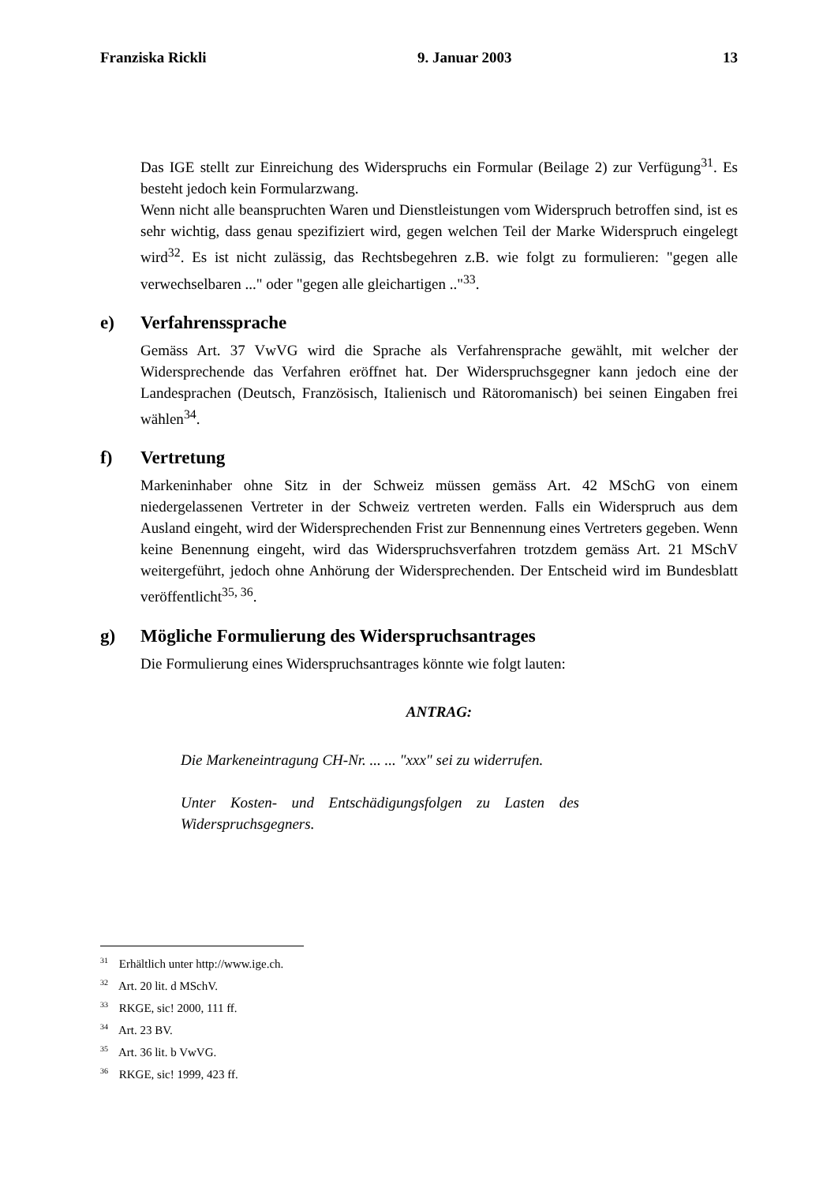Franziska Rickli 9. Januar 2003 13
Das IGE stellt zur Einreichung des Widerspruchs ein Formular (Beilage 2) zur Verfügung<sup>31</sup>. Es besteht jedoch kein Formularzwang.
Wenn nicht alle beanspruchten Waren und Dienstleistungen vom Widerspruch betroffen sind, ist es sehr wichtig, dass genau spezifiziert wird, gegen welchen Teil der Marke Widerspruch eingelegt wird<sup>32</sup>. Es ist nicht zulässig, das Rechtsbegehren z.B. wie folgt zu formulieren: "gegen alle verwechselbaren ..." oder "gegen alle gleichartigen .."<sup>33</sup>.
e) Verfahrenssprache
Gemäss Art. 37 VwVG wird die Sprache als Verfahrensprache gewählt, mit welcher der Widersprechende das Verfahren eröffnet hat. Der Widerspruchsgegner kann jedoch eine der Landesprachen (Deutsch, Französisch, Italienisch und Rätoromanisch) bei seinen Eingaben frei wählen<sup>34</sup>.
f) Vertretung
Markeninhaber ohne Sitz in der Schweiz müssen gemäss Art. 42 MSchG von einem niedergelassenen Vertreter in der Schweiz vertreten werden. Falls ein Widerspruch aus dem Ausland eingeht, wird der Widersprechenden Frist zur Bennennung eines Vertreters gegeben. Wenn keine Benennung eingeht, wird das Widerspruchsverfahren trotzdem gemäss Art. 21 MSchV weitergeführt, jedoch ohne Anhörung der Widersprechenden. Der Entscheid wird im Bundesblatt veröffentlicht<sup>35, 36</sup>.
g) Mögliche Formulierung des Widerspruchsantrages
Die Formulierung eines Widerspruchsantrages könnte wie folgt lauten:
ANTRAG:
Die Markeneintragung CH-Nr. ... ... "xxx" sei zu widerrufen.
Unter Kosten- und Entschädigungsfolgen zu Lasten des Widerspruchsgegners.
<sup>31</sup> Erhältlich unter http://www.ige.ch.
<sup>32</sup> Art. 20 lit. d MSchV.
<sup>33</sup> RKGE, sic! 2000, 111 ff.
<sup>34</sup> Art. 23 BV.
<sup>35</sup> Art. 36 lit. b VwVG.
<sup>36</sup> RKGE, sic! 1999, 423 ff.